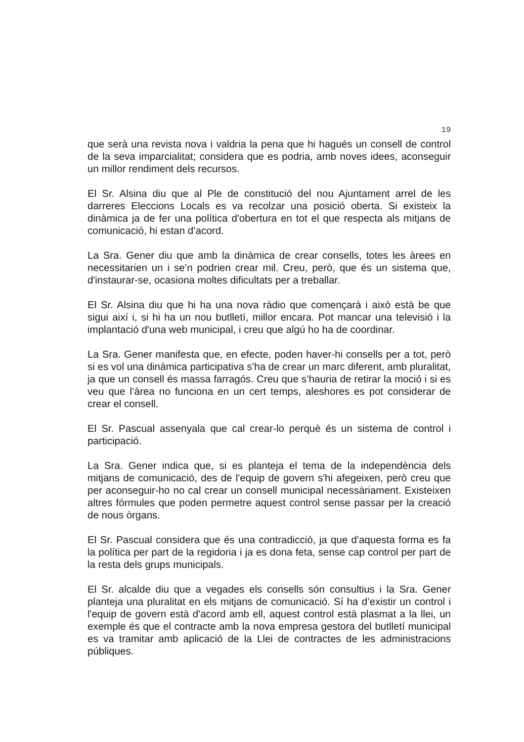19
que serà una revista nova i valdria la pena que hi hagués un consell de control de la seva imparcialitat; considera que es podria, amb noves idees, aconseguir un millor rendiment dels recursos.
El Sr. Alsina diu que al Ple de constitució del nou Ajuntament arrel de les darreres Eleccions Locals es va recolzar una posició oberta. Si existeix la dinàmica ja de fer una política d'obertura en tot el que respecta als mitjans de comunicació, hi estan d’acord.
La Sra. Gener diu que amb la dinàmica de crear consells, totes les àrees en necessitarien un i se’n podrien crear mil. Creu, però, que és un sistema que, d'instaurar-se, ocasiona moltes dificultats per a treballar.
El Sr. Alsina diu que hi ha una nova ràdio que començarà i això està be que sigui així i, si hi ha un nou butlletí, millor encara. Pot mancar una televisió i la implantació d'una web municipal, i creu que algú ho ha de coordinar.
La Sra. Gener manifesta que, en efecte, poden haver-hi consells per a tot, però si es vol una dinàmica participativa s’ha de crear un marc diferent, amb pluralitat, ja que un consell és massa farragós. Creu que s’hauria de retirar la moció i si es veu que l’àrea no funciona en un cert temps, aleshores es pot considerar de crear el consell.
El Sr. Pascual assenyala que cal crear-lo perquè és un sistema de control i participació.
La Sra. Gener indica que, si es planteja el tema de la independència dels mitjans de comunicació, des de l'equip de govern s'hi afegeixen, però creu que per aconseguir-ho no cal crear un consell municipal necessàriament. Existeixen altres fórmules que poden permetre aquest control sense passar per la creació de nous òrgans.
El Sr. Pascual considera que és una contradicció, ja que d'aquesta forma es fa la política per part de la regidoria i ja es dona feta, sense cap control per part de la resta dels grups municipals.
El Sr. alcalde diu que a vegades els consells són consultius i la Sra. Gener planteja una pluralitat en els mitjans de comunicació. Sí ha d’existir un control i l'equip de govern està d'acord amb ell, aquest control està plasmat a la llei, un exemple és que el contracte amb la nova empresa gestora del butlletí municipal es va tramitar amb aplicació de la Llei de contractes de les administracions públiques.